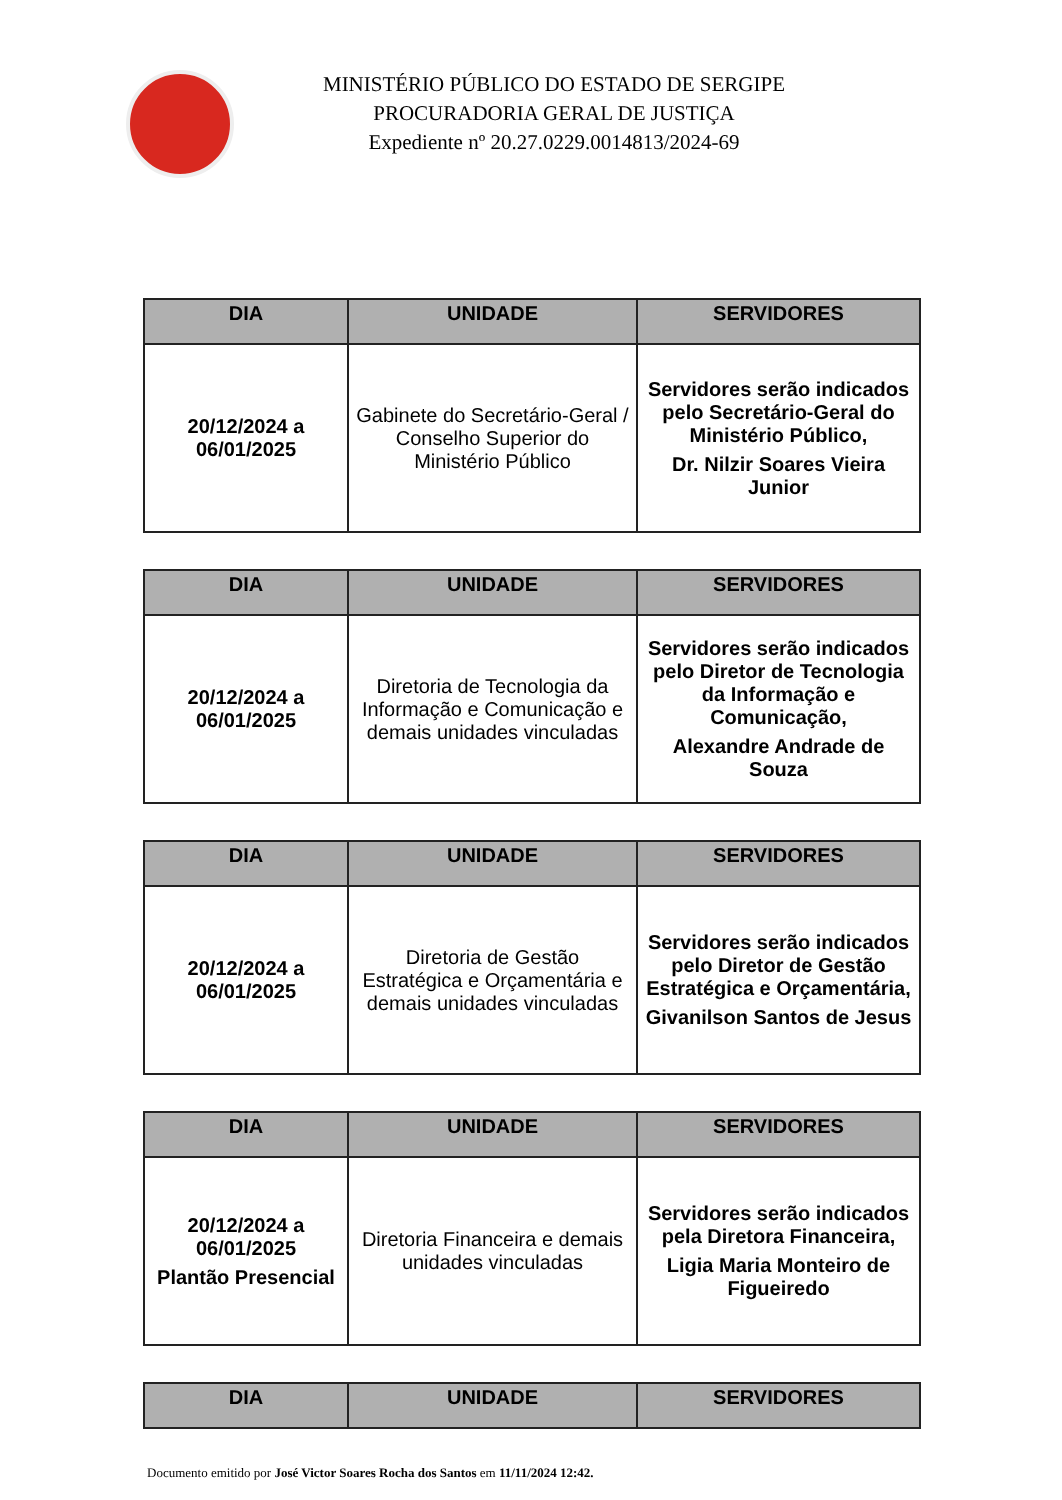MINISTÉRIO PÚBLICO DO ESTADO DE SERGIPE
PROCURADORIA GERAL DE JUSTIÇA
Expediente nº 20.27.0229.0014813/2024-69
| DIA | UNIDADE | SERVIDORES |
| --- | --- | --- |
| 20/12/2024 a 06/01/2025 | Gabinete do Secretário-Geral / Conselho Superior do Ministério Público | Servidores serão indicados pelo Secretário-Geral do Ministério Público, Dr. Nilzir Soares Vieira Junior |
| DIA | UNIDADE | SERVIDORES |
| --- | --- | --- |
| 20/12/2024 a 06/01/2025 | Diretoria de Tecnologia da Informação e Comunicação e demais unidades vinculadas | Servidores serão indicados pelo Diretor de Tecnologia da Informação e Comunicação, Alexandre Andrade de Souza |
| DIA | UNIDADE | SERVIDORES |
| --- | --- | --- |
| 20/12/2024 a 06/01/2025 | Diretoria de Gestão Estratégica e Orçamentária e demais unidades vinculadas | Servidores serão indicados pelo Diretor de Gestão Estratégica e Orçamentária, Givanilson Santos de Jesus |
| DIA | UNIDADE | SERVIDORES |
| --- | --- | --- |
| 20/12/2024 a 06/01/2025 Plantão Presencial | Diretoria Financeira e demais unidades vinculadas | Servidores serão indicados pela Diretora Financeira, Ligia Maria Monteiro de Figueiredo |
| DIA | UNIDADE | SERVIDORES |
| --- | --- | --- |
Documento emitido por José Victor Soares Rocha dos Santos em 11/11/2024 12:42.